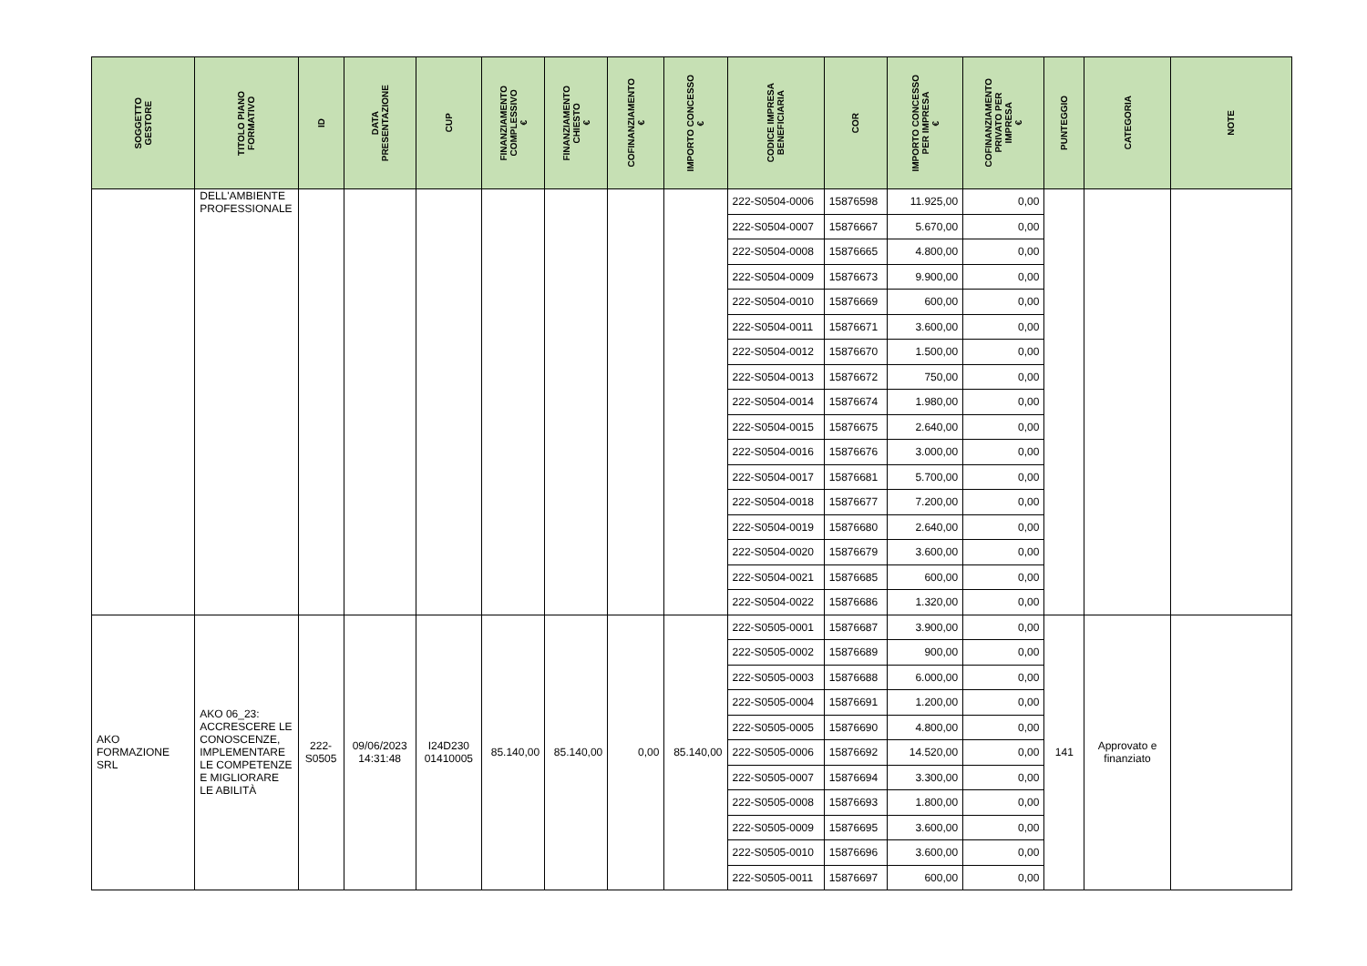| SOGGETTO GESTORE | TITOLO PIANO FORMATIVO | ID | DATA PRESENTAZIONE | CUP | FINANZIAMENTO COMPLESSIVO € | FINANZIAMENTO CHIESTO € | COFINANZIAMENTO € | IMPORTO CONCESSO € | CODICE IMPRESA BENEFICIARIA | COR | IMPORTO CONCESSO PER IMPRESA € | COFINANZIAMENTO PRIVATO PER IMPRESA € | PUNTEGGIO | CATEGORIA | NOTE |
| --- | --- | --- | --- | --- | --- | --- | --- | --- | --- | --- | --- | --- | --- | --- | --- |
| | DELL'AMBIENTE PROFESSIONALE | | | | | | | | 222-S0504-0006 | 15876598 | 11.925,00 | 0,00 | | | |
| | | | | | | | | | 222-S0504-0007 | 15876667 | 5.670,00 | 0,00 | | | |
| | | | | | | | | | 222-S0504-0008 | 15876665 | 4.800,00 | 0,00 | | | |
| | | | | | | | | | 222-S0504-0009 | 15876673 | 9.900,00 | 0,00 | | | |
| | | | | | | | | | 222-S0504-0010 | 15876669 | 600,00 | 0,00 | | | |
| | | | | | | | | | 222-S0504-0011 | 15876671 | 3.600,00 | 0,00 | | | |
| | | | | | | | | | 222-S0504-0012 | 15876670 | 1.500,00 | 0,00 | | | |
| | | | | | | | | | 222-S0504-0013 | 15876672 | 750,00 | 0,00 | | | |
| | | | | | | | | | 222-S0504-0014 | 15876674 | 1.980,00 | 0,00 | | | |
| | | | | | | | | | 222-S0504-0015 | 15876675 | 2.640,00 | 0,00 | | | |
| | | | | | | | | | 222-S0504-0016 | 15876676 | 3.000,00 | 0,00 | | | |
| | | | | | | | | | 222-S0504-0017 | 15876681 | 5.700,00 | 0,00 | | | |
| | | | | | | | | | 222-S0504-0018 | 15876677 | 7.200,00 | 0,00 | | | |
| | | | | | | | | | 222-S0504-0019 | 15876680 | 2.640,00 | 0,00 | | | |
| | | | | | | | | | 222-S0504-0020 | 15876679 | 3.600,00 | 0,00 | | | |
| | | | | | | | | | 222-S0504-0021 | 15876685 | 600,00 | 0,00 | | | |
| | | | | | | | | | 222-S0504-0022 | 15876686 | 1.320,00 | 0,00 | | | |
| AKO FORMAZIONE SRL | AKO 06_23: ACCRESCERE LE CONOSCENZE, IMPLEMENTARE LE COMPETENZE E MIGLIORARE LE ABILITÀ | 222- S0505 | 09/06/2023 14:31:48 | I24D230 01410005 | 85.140,00 | 85.140,00 | 0,00 | 85.140,00 | 222-S0505-0001 | 15876687 | 3.900,00 | 0,00 | 141 | Approvato e finanziato | |
| | | | | | | | | | 222-S0505-0002 | 15876689 | 900,00 | 0,00 | | | |
| | | | | | | | | | 222-S0505-0003 | 15876688 | 6.000,00 | 0,00 | | | |
| | | | | | | | | | 222-S0505-0004 | 15876691 | 1.200,00 | 0,00 | | | |
| | | | | | | | | | 222-S0505-0005 | 15876690 | 4.800,00 | 0,00 | | | |
| | | | | | | | | | 222-S0505-0006 | 15876692 | 14.520,00 | 0,00 | | | |
| | | | | | | | | | 222-S0505-0007 | 15876694 | 3.300,00 | 0,00 | | | |
| | | | | | | | | | 222-S0505-0008 | 15876693 | 1.800,00 | 0,00 | | | |
| | | | | | | | | | 222-S0505-0009 | 15876695 | 3.600,00 | 0,00 | | | |
| | | | | | | | | | 222-S0505-0010 | 15876696 | 3.600,00 | 0,00 | | | |
| | | | | | | | | | 222-S0505-0011 | 15876697 | 600,00 | 0,00 | | | |